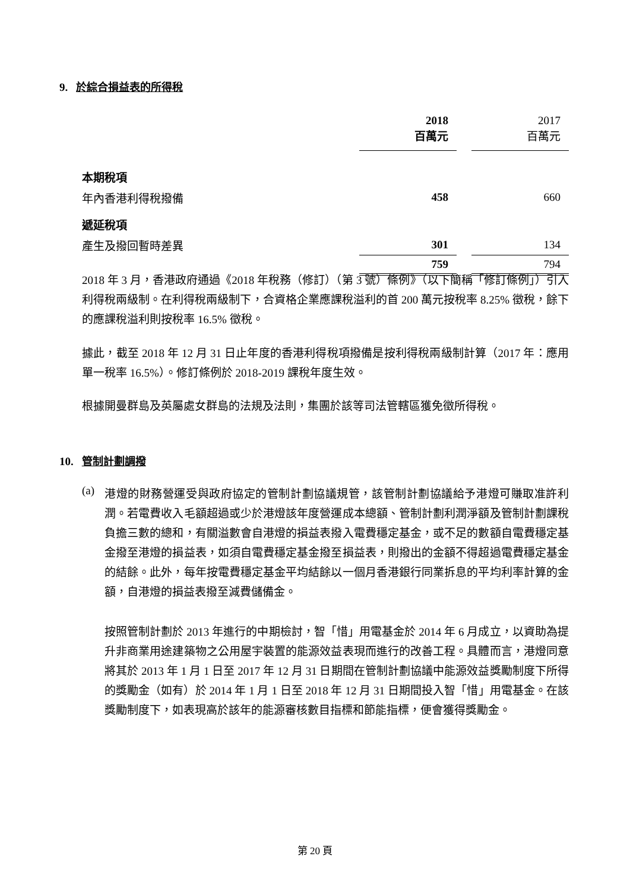9. 於綜合損益表的所得稅
| | 2018 百萬元 | | 2017 百萬元 |
| --- | --- | --- | --- |
| 本期稅項 | | | |
| 年內香港利得稅撥備 | 458 | | 660 |
| 遞延稅項 | | | |
| 產生及撥回暫時差異 | 301 | | 134 |
| | 759 | | 794 |
2018 年 3 月，香港政府通過《2018 年稅務（修訂）（第 3 號）條例》（以下簡稱「修訂條例」）引入利得稅兩級制。在利得稅兩級制下，合資格企業應課稅溢利的首 200 萬元按稅率 8.25% 徵稅，餘下的應課稅溢利則按稅率 16.5% 徵稅。
據此，截至 2018 年 12 月 31 日止年度的香港利得稅項撥備是按利得稅兩級制計算（2017 年：應用單一稅率 16.5%）。修訂條例於 2018-2019 課稅年度生效。
根據開曼群島及英屬處女群島的法規及法則，集團於該等司法管轄區獲免徵所得稅。
10. 管制計劃調撥
(a)
港燈的財務營運受與政府協定的管制計劃協議規管，該管制計劃協議給予港燈可賺取准許利潤。若電費收入毛額超過或少於港燈該年度營運成本總額、管制計劃利潤淨額及管制計劃課稅負擔三數的總和，有關溢數會自港燈的損益表撥入電費穩定基金，或不足的數額自電費穩定基金撥至港燈的損益表，如須自電費穩定基金撥至損益表，則撥出的金額不得超過電費穩定基金的結餘。此外，每年按電費穩定基金平均結餘以一個月香港銀行同業拆息的平均利率計算的金額，自港燈的損益表撥至減費儲備金。
按照管制計劃於 2013 年進行的中期檢討，智「惜」用電基金於 2014 年 6 月成立，以資助為提升非商業用途建築物之公用屋宇裝置的能源效益表現而進行的改善工程。具體而言，港燈同意將其於 2013 年 1 月 1 日至 2017 年 12 月 31 日期間在管制計劃協議中能源效益獎勵制度下所得的獎勵金（如有）於 2014 年 1 月 1 日至 2018 年 12 月 31 日期間投入智「惜」用電基金。在該獎勵制度下，如表現高於該年的能源審核數目指標和節能指標，便會獲得獎勵金。
第 20 頁